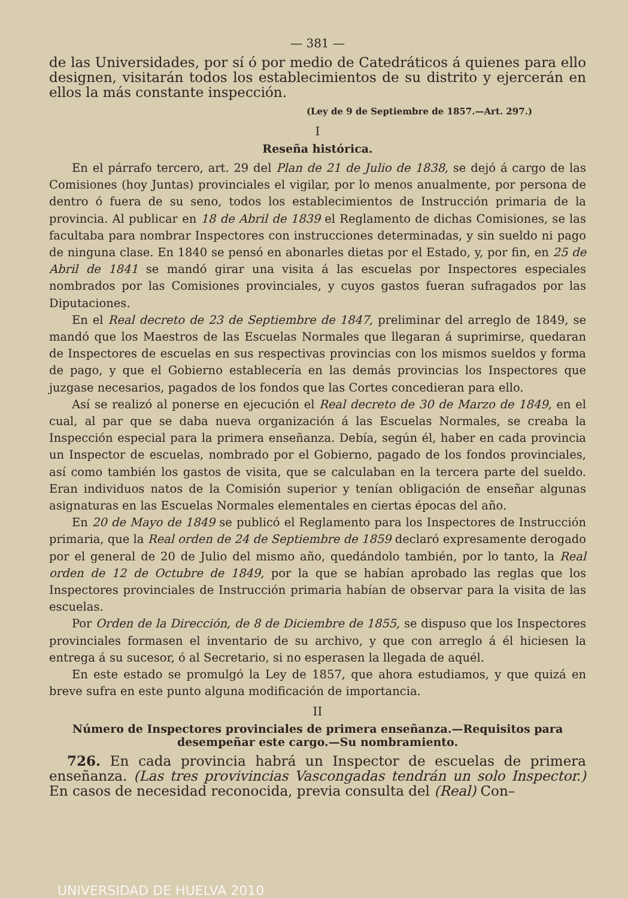— 381 —
de las Universidades, por sí ó por medio de Catedráticos á quienes para ello designen, visitarán todos los establecimientos de su distrito y ejercerán en ellos la más constante inspección.
(Ley de 9 de Septiembre de 1857.—Art. 297.)
I
Reseña histórica.
En el párrafo tercero, art. 29 del Plan de 21 de Julio de 1838, se dejó á cargo de las Comisiones (hoy Juntas) provinciales el vigilar, por lo menos anualmente, por persona de dentro ó fuera de su seno, todos los establecimientos de Instrucción primaria de la provincia. Al publicar en 18 de Abril de 1839 el Reglamento de dichas Comisiones, se las facultaba para nombrar Inspectores con instrucciones determinadas, y sin sueldo ni pago de ninguna clase. En 1840 se pensó en abonarles dietas por el Estado, y, por fin, en 25 de Abril de 1841 se mandó girar una visita á las escuelas por Inspectores especiales nombrados por las Comisiones provinciales, y cuyos gastos fueran sufragados por las Diputaciones.
En el Real decreto de 23 de Septiembre de 1847, preliminar del arreglo de 1849, se mandó que los Maestros de las Escuelas Normales que llegaran á suprimirse, quedaran de Inspectores de escuelas en sus respectivas provincias con los mismos sueldos y forma de pago, y que el Gobierno establecería en las demás provincias los Inspectores que juzgase necesarios, pagados de los fondos que las Cortes concedieran para ello.
Así se realizó al ponerse en ejecución el Real decreto de 30 de Marzo de 1849, en el cual, al par que se daba nueva organización á las Escuelas Normales, se creaba la Inspección especial para la primera enseñanza. Debía, según él, haber en cada provincia un Inspector de escuelas, nombrado por el Gobierno, pagado de los fondos provinciales, así como también los gastos de visita, que se calculaban en la tercera parte del sueldo. Eran individuos natos de la Comisión superior y tenían obligación de enseñar algunas asignaturas en las Escuelas Normales elementales en ciertas épocas del año.
En 20 de Mayo de 1849 se publicó el Reglamento para los Inspectores de Instrucción primaria, que la Real orden de 24 de Septiembre de 1859 declaró expresamente derogado por el general de 20 de Julio del mismo año, quedándolo también, por lo tanto, la Real orden de 12 de Octubre de 1849, por la que se habían aprobado las reglas que los Inspectores provinciales de Instrucción primaria habían de observar para la visita de las escuelas.
Por Orden de la Dirección, de 8 de Diciembre de 1855, se dispuso que los Inspectores provinciales formasen el inventario de su archivo, y que con arreglo á él hiciesen la entrega á su sucesor, ó al Secretario, si no esperasen la llegada de aquél.
En este estado se promulgó la Ley de 1857, que ahora estudiamos, y que quizá en breve sufra en este punto alguna modificación de importancia.
II
Número de Inspectores provinciales de primera enseñanza.—Requisitos para desempeñar este cargo.—Su nombramiento.
726. En cada provincia habrá un Inspector de escuelas de primera enseñanza. (Las tres provivincias Vascongadas tendrán un solo Inspector.) En casos de necesidad reconocida, previa consulta del (Real) Con–
UNIVERSIDAD DE HUELVA 2010